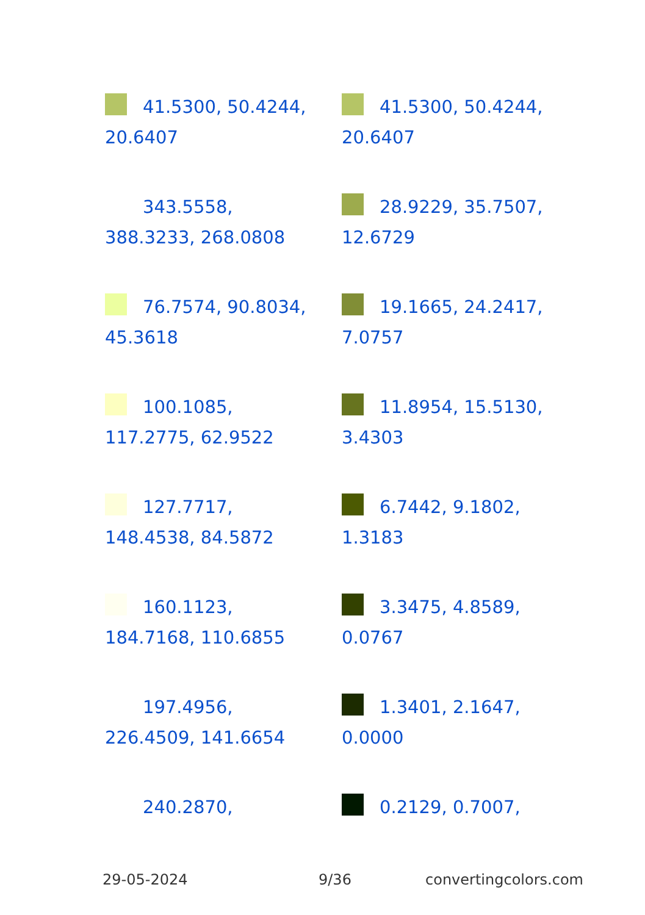41.5300, 50.4244, 20.6407
41.5300, 50.4244, 20.6407
343.5558, 388.3233, 268.0808
28.9229, 35.7507, 12.6729
76.7574, 90.8034, 45.3618
19.1665, 24.2417, 7.0757
100.1085, 117.2775, 62.9522
11.8954, 15.5130, 3.4303
127.7717, 148.4538, 84.5872
6.7442, 9.1802, 1.3183
160.1123, 184.7168, 110.6855
3.3475, 4.8589, 0.0767
197.4956, 226.4509, 141.6654
1.3401, 2.1647, 0.0000
240.2870,
0.2129, 0.7007,
29-05-2024 9/36 convertingcolors.com